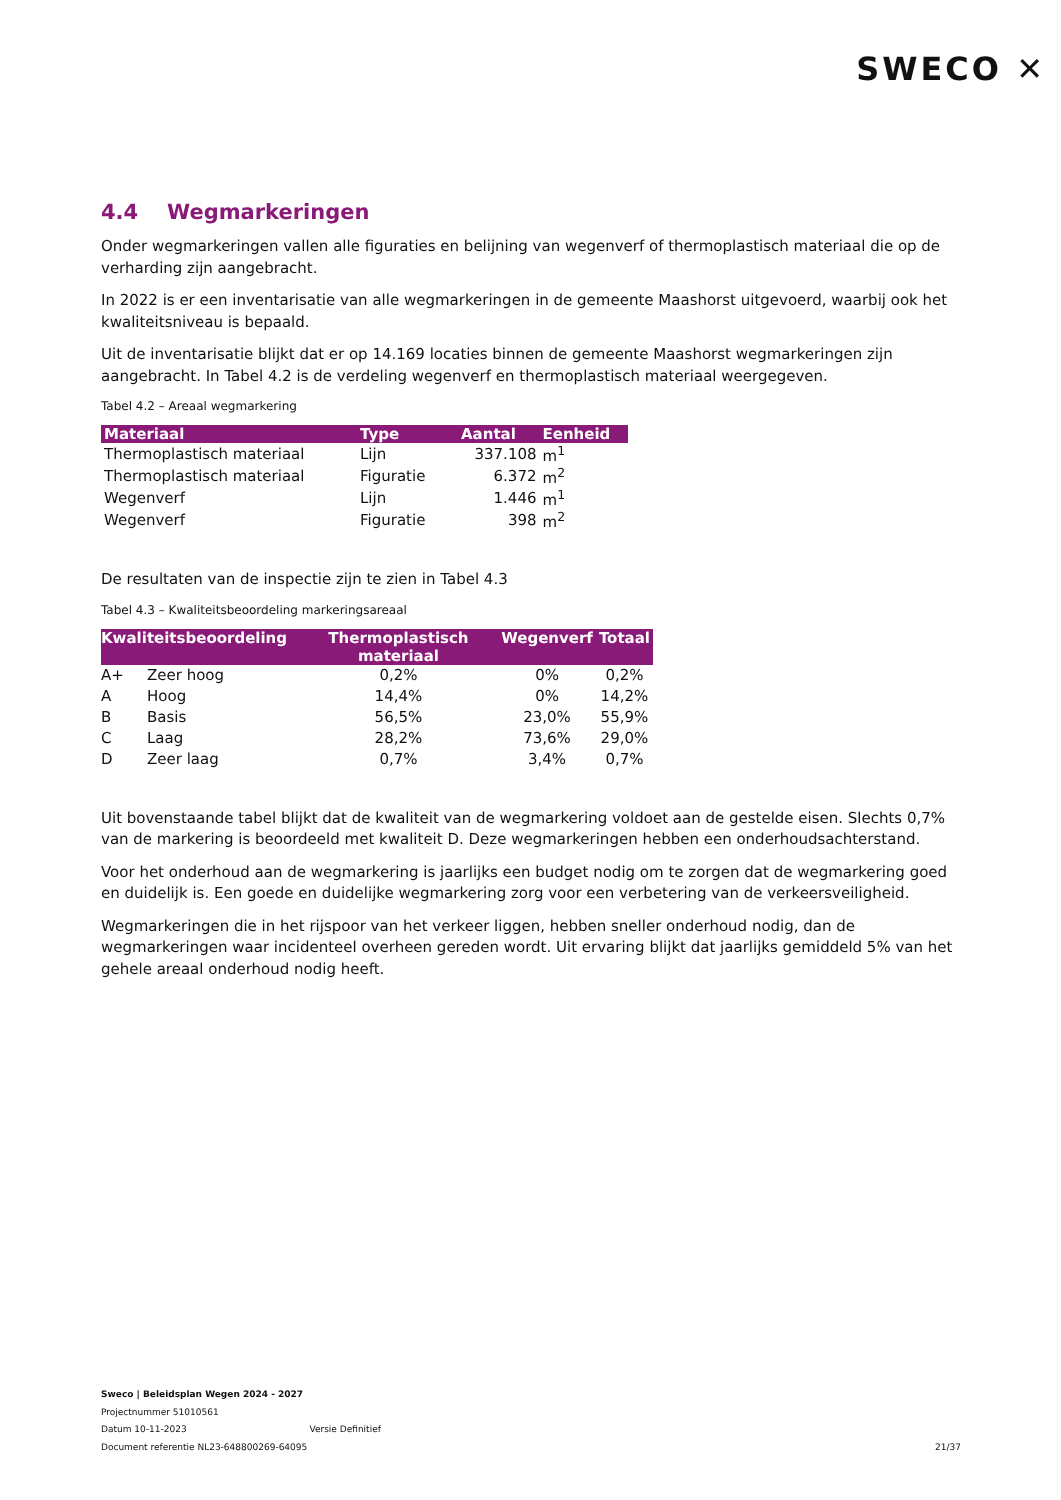SWECO ✕
4.4 Wegmarkeringen
Onder wegmarkeringen vallen alle figuraties en belijning van wegenverf of thermoplastisch materiaal die op de verharding zijn aangebracht.
In 2022 is er een inventarisatie van alle wegmarkeringen in de gemeente Maashorst uitgevoerd, waarbij ook het kwaliteitsniveau is bepaald.
Uit de inventarisatie blijkt dat er op 14.169 locaties binnen de gemeente Maashorst wegmarkeringen zijn aangebracht. In Tabel 4.2 is de verdeling wegenverf en thermoplastisch materiaal weergegeven.
Tabel 4.2 – Areaal wegmarkering
| Materiaal | Type | Aantal | Eenheid |
| --- | --- | --- | --- |
| Thermoplastisch materiaal | Lijn | 337.108 | m<sup>1</sup> |
| Thermoplastisch materiaal | Figuratie | 6.372 | m<sup>2</sup> |
| Wegenverf | Lijn | 1.446 | m<sup>1</sup> |
| Wegenverf | Figuratie | 398 | m<sup>2</sup> |
De resultaten van de inspectie zijn te zien in Tabel 4.3
Tabel 4.3 – Kwaliteitsbeoordeling markeringsareaal
| Kwaliteitsbeoordeling | | Thermoplastisch materiaal | Wegenverf | Totaal |
| --- | --- | --- | --- | --- |
| A+ | Zeer hoog | 0,2% | 0% | 0,2% |
| A | Hoog | 14,4% | 0% | 14,2% |
| B | Basis | 56,5% | 23,0% | 55,9% |
| C | Laag | 28,2% | 73,6% | 29,0% |
| D | Zeer laag | 0,7% | 3,4% | 0,7% |
Uit bovenstaande tabel blijkt dat de kwaliteit van de wegmarkering voldoet aan de gestelde eisen. Slechts 0,7% van de markering is beoordeeld met kwaliteit D. Deze wegmarkeringen hebben een onderhoudsachterstand.
Voor het onderhoud aan de wegmarkering is jaarlijks een budget nodig om te zorgen dat de wegmarkering goed en duidelijk is. Een goede en duidelijke wegmarkering zorg voor een verbetering van de verkeersveiligheid.
Wegmarkeringen die in het rijspoor van het verkeer liggen, hebben sneller onderhoud nodig, dan de wegmarkeringen waar incidenteel overheen gereden wordt. Uit ervaring blijkt dat jaarlijks gemiddeld 5% van het gehele areaal onderhoud nodig heeft.
Sweco | Beleidsplan Wegen 2024 - 2027
Projectnummer 51010561
Datum 10-11-2023 Versie Definitief
Document referentie NL23-648800269-64095
21/37